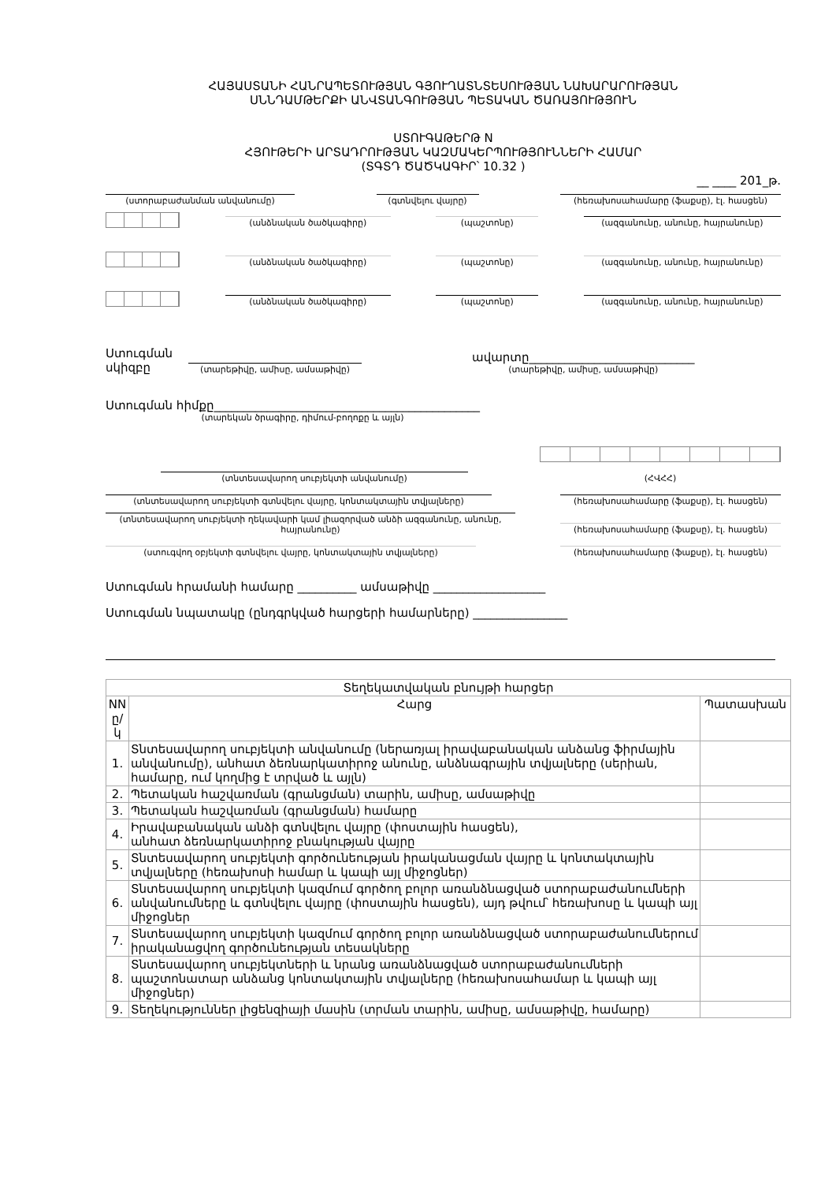ՀԱՅԱՍՏԱՆԻ ՀԱՆՐԱՊԵՏՈՒԹՅԱՆ ԳՅՈՒՂԱՏՆՏԵՍՈՒԹՅԱՆ ՆԱԽԱՐԱՐՈՒԹՅԱՆ
ՍՆՆԴԱՄԹԵՐՔԻ ԱՆՎՏԱՆԳՈՒԹՅԱՆ ՊԵՏԱԿԱՆ ԾԱՌԱՅՈՒԹՅՈՒՆ
ՍՏՈՒԳԱԹԵՐԹ N
ՀՅՈՒԹԵՐԻ ԱՐՏԱԴՐՈՒԹՅԱՆ ԿԱԶՄԱԿԵՐՊՈՒԹՅՈՒՆՆԵՐԻ ՀԱՄԱՐ
(ՏԳՏԴ ԾԱԾԿԱԳԻՐ՝ 10.32 )
__ ____ 201_թ.
(ստորաբաժանման անվանումը)
(գտնվելու վայրը)
(հեռախոսահամարը (ֆաքսը), էլ. հասցեն)
(անձնական ծածկագիրը)
(պաշտոնը)
(ազգանունը, անունը, հայրանունը)
(անձնական ծածկագիրը)
(պաշտոնը)
(ազգանունը, անունը, հայրանունը)
(անձնական ծածկագիրը)
(պաշտոնը)
(ազգանունը, անունը, հայրանունը)
Ստուգման
սկիզբը
(տարեթիվը, ամիսը, ամսաթիվը)
ավարտը____________________________
(տարեթիվը, ամիսը, ամսաթիվը)
Ստուգման հիմքը_____________________________________________
(տարեկան ծրագիրը, դիմում-բողոքը և այլն)
(տնտեսավարող սուբյեկտի անվանումը)
(ՀՎՀՀ)
(տնտեսավարող սուբյեկտի գտնվելու վայրը, կոնտակտային տվյալները)
(հեռախոսահամարը (ֆաքսը), էլ. հասցեն)
(տնտեսավարող սուբյեկտի ղեկավարի կամ լիազորված անձի ազգանունը, անունը, հայրանունը)
(հեռախոսահամարը (ֆաքսը), էլ. հասցեն)
(ստուգվող օբյեկտի գտնվելու վայրը, կոնտակտային տվյալները)
(հեռախոսահամարը (ֆաքսը), էլ. հասցեն)
Ստուգման հրամանի համարը __________ ամսաթիվը ___________________
Ստուգման նպատակը (ընդգրկված հարցերի համարները) ________________
| Տեղեկատվական բնույթի հարցեր | | |
| --- | --- | --- |
| NN ը/կ | Հարց | Պատասխան |
| 1. | Տնտեսավարող սուբյեկտի անվանումը (ներառյալ իրավաբանական անձանց ֆիրմային անվանումը), անհատ ձեռնարկատիրոջ անունը, անձնագրային տվյալները (սերիան, համարը, ում կողմից է տրված և այլն) | |
| 2. | Պետական հաշվառման (գրանցման) տարին, ամիսը, ամսաթիվը | |
| 3. | Պետական հաշվառման (գրանցման) համարը | |
| 4. | Իրավաբանական անձի գտնվելու վայրը (փոստային հասցեն), անհատ ձեռնարկատիրոջ բնակության վայրը | |
| 5. | Տնտեսավարող սուբյեկտի գործունեության իրականացման վայրը և կոնտակտային տվյալները (հեռախոսի համար և կապի այլ միջոցներ) | |
| 6. | Տնտեսավարող սուբյեկտի կազմում գործող բոլոր առանձնացված ստորաբաժանումների անվանումները և գտնվելու վայրը (փոստային հասցեն), այդ թվում՝ հեռախոսը և կապի այլ միջոցներ | |
| 7. | Տնտեսավարող սուբյեկտի կազմում գործող բոլոր առանձնացված ստորաբաժանումներում իրականացվող գործունեության տեսակները | |
| 8. | Տնտեսավարող սուբյեկտների և նրանց առանձնացված ստորաբաժանումների պաշտոնատար անձանց կոնտակտային տվյալները (հեռախոսահամար և կապի այլ միջոցներ) | |
| 9. | Տեղեկություններ լիցենզիայի մասին (տրման տարին, ամիսը, ամսաթիվը, համարը) | |